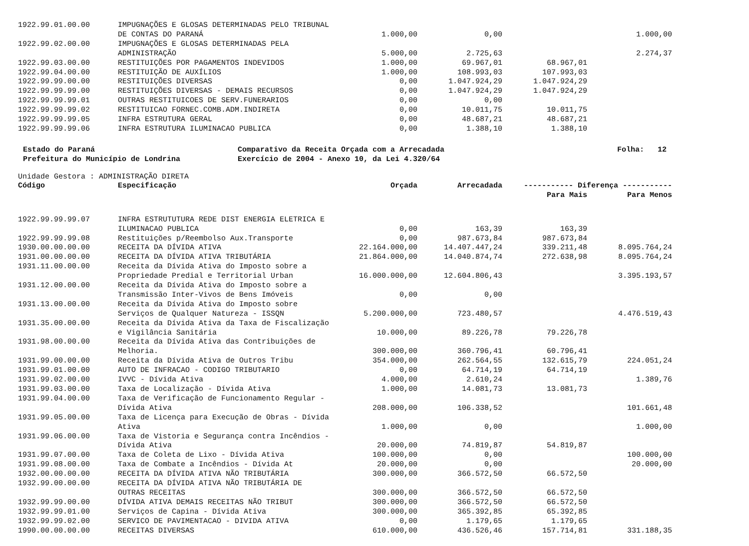| 1922.99.01.00.00 | IMPUGNAÇÕES E GLOSAS DETERMINADAS PELO TRIBUNAL | | | | |
| | DE CONTAS DO PARANÁ | 1.000,00 | 0,00 | | 1.000,00 |
| 1922.99.02.00.00 | IMPUGNAÇÕES E GLOSAS DETERMINADAS PELA | | | | |
| | ADMINISTRAÇÃO | 5.000,00 | 2.725,63 | | 2.274,37 |
| 1922.99.03.00.00 | RESTITUIÇÕES POR PAGAMENTOS INDEVIDOS | 1.000,00 | 69.967,01 | 68.967,01 | |
| 1922.99.04.00.00 | RESTITUIÇÃO DE AUXÍLIOS | 1.000,00 | 108.993,03 | 107.993,03 | |
| 1922.99.99.00.00 | RESTITUIÇÕES DIVERSAS | 0,00 | 1.047.924,29 | 1.047.924,29 | |
| 1922.99.99.99.00 | RESTITUIÇÕES DIVERSAS - DEMAIS RECURSOS | 0,00 | 1.047.924,29 | 1.047.924,29 | |
| 1922.99.99.99.01 | OUTRAS RESTITUICOES DE SERV.FUNERARIOS | 0,00 | 0,00 | | |
| 1922.99.99.99.02 | RESTITUICAO FORNEC.COMB.ADM.INDIRETA | 0,00 | 10.011,75 | 10.011,75 | |
| 1922.99.99.99.05 | INFRA ESTRUTURA GERAL | 0,00 | 48.687,21 | 48.687,21 | |
| 1922.99.99.99.06 | INFRA ESTRUTURA ILUMINACAO PUBLICA | 0,00 | 1.388,10 | 1.388,10 | |
Estado do Paraná Prefeitura do Município de Londrina
Comparativo da Receita Orçada com a Arrecadada Exercício de 2004 - Anexo 10, da Lei 4.320/64
Folha: 12
Unidade Gestora : ADMINISTRAÇÃO DIRETA
| Código | Especificação | Orçada | Arrecadada | ----------- Diferença ----------- | |
| --- | --- | --- | --- | --- | --- |
| | | | | Para Mais | Para Menos |
| 1922.99.99.99.07 | INFRA ESTRUTUTURA REDE DIST ENERGIA ELETRICA E | | | | |
| | ILUMINACAO PUBLICA | 0,00 | 163,39 | 163,39 | |
| 1922.99.99.99.08 | Restituições p/Reembolso Aux.Transporte | 0,00 | 987.673,84 | 987.673,84 | |
| 1930.00.00.00.00 | RECEITA DA DÍVIDA ATIVA | 22.164.000,00 | 14.407.447,24 | 339.211,48 | 8.095.764,24 |
| 1931.00.00.00.00 | RECEITA DA DÍVIDA ATIVA TRIBUTÁRIA | 21.864.000,00 | 14.040.874,74 | 272.638,98 | 8.095.764,24 |
| 1931.11.00.00.00 | Receita da Dívida Ativa do Imposto sobre a | | | | |
| | Propriedade Predial e Territorial Urban | 16.000.000,00 | 12.604.806,43 | | 3.395.193,57 |
| 1931.12.00.00.00 | Receita da Dívida Ativa do Imposto sobre a | | | | |
| | Transmissão Inter-Vivos de Bens Imóveis | 0,00 | 0,00 | | |
| 1931.13.00.00.00 | Receita da Dívida Ativa do Imposto sobre | | | | |
| | Serviços de Qualquer Natureza - ISSQN | 5.200.000,00 | 723.480,57 | | 4.476.519,43 |
| 1931.35.00.00.00 | Receita da Dívida Ativa da Taxa de Fiscalização | | | | |
| | e Vigilância Sanitária | 10.000,00 | 89.226,78 | 79.226,78 | |
| 1931.98.00.00.00 | Receita da Dívida Ativa das Contribuições de | | | | |
| | Melhoria. | 300.000,00 | 360.796,41 | 60.796,41 | |
| 1931.99.00.00.00 | Receita da Dívida Ativa de Outros Tribu | 354.000,00 | 262.564,55 | 132.615,79 | 224.051,24 |
| 1931.99.01.00.00 | AUTO DE INFRACAO - CODIGO TRIBUTARIO | 0,00 | 64.714,19 | 64.714,19 | |
| 1931.99.02.00.00 | IVVC - Dívida Ativa | 4.000,00 | 2.610,24 | | 1.389,76 |
| 1931.99.03.00.00 | Taxa de Localização - Dívida Ativa | 1.000,00 | 14.081,73 | 13.081,73 | |
| 1931.99.04.00.00 | Taxa de Verificação de Funcionamento Regular - | | | | |
| | Dívida Ativa | 208.000,00 | 106.338,52 | | 101.661,48 |
| 1931.99.05.00.00 | Taxa de Licença para Execução de Obras - Dívida | | | | |
| | Ativa | 1.000,00 | 0,00 | | 1.000,00 |
| 1931.99.06.00.00 | Taxa de Vistoria e Segurança contra Incêndios - | | | | |
| | Dívida Ativa | 20.000,00 | 74.819,87 | 54.819,87 | |
| 1931.99.07.00.00 | Taxa de Coleta de Lixo - Dívida Ativa | 100.000,00 | 0,00 | | 100.000,00 |
| 1931.99.08.00.00 | Taxa de Combate a Incêndios - Dívida At | 20.000,00 | 0,00 | | 20.000,00 |
| 1932.00.00.00.00 | RECEITA DA DÍVIDA ATIVA NÃO TRIBUTÁRIA | 300.000,00 | 366.572,50 | 66.572,50 | |
| 1932.99.00.00.00 | RECEITA DA DÍVIDA ATIVA NÃO TRIBUTÁRIA DE | | | | |
| | OUTRAS RECEITAS | 300.000,00 | 366.572,50 | 66.572,50 | |
| 1932.99.99.00.00 | DÍVIDA ATIVA DEMAIS RECEITAS NÃO TRIBUT | 300.000,00 | 366.572,50 | 66.572,50 | |
| 1932.99.99.01.00 | Serviços de Capina - Dívida Ativa | 300.000,00 | 365.392,85 | 65.392,85 | |
| 1932.99.99.02.00 | SERVICO DE PAVIMENTACAO - DIVIDA ATIVA | 0,00 | 1.179,65 | 1.179,65 | |
| 1990.00.00.00.00 | RECEITAS DIVERSAS | 610.000,00 | 436.526,46 | 157.714,81 | 331.188,35 |